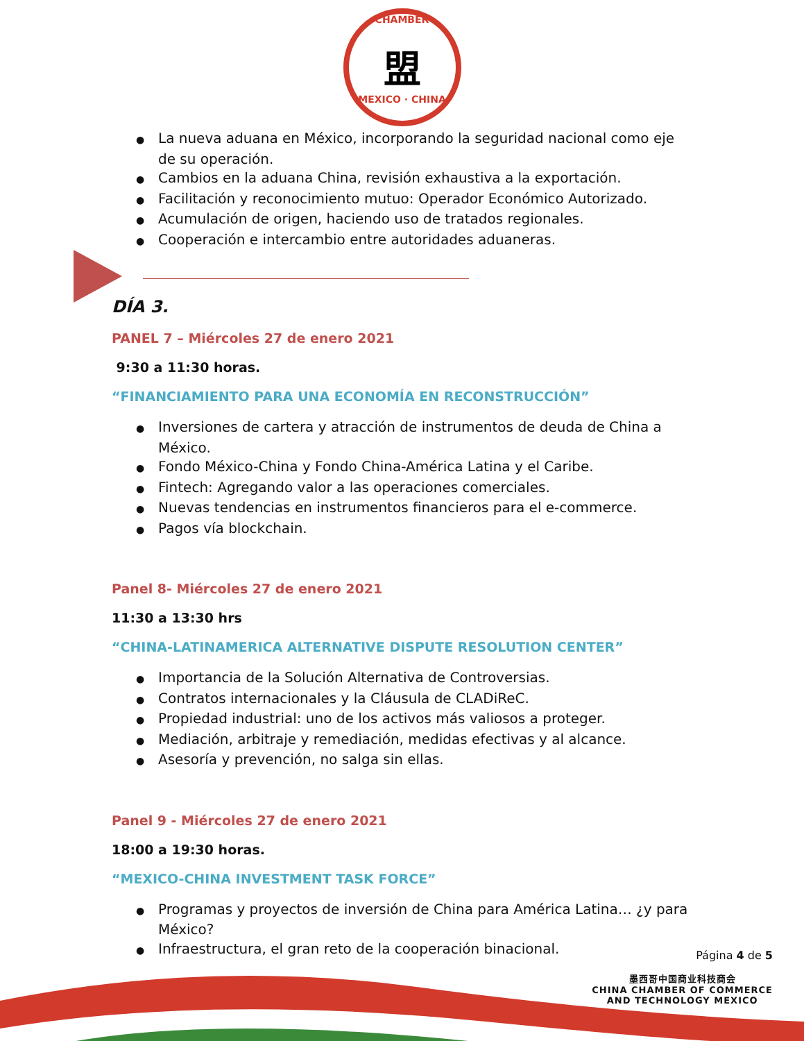CHAMBER
盟
MEXICO · CHINA
● La nueva aduana en México, incorporando la seguridad nacional como eje de su operación.
● Cambios en la aduana China, revisión exhaustiva a la exportación.
● Facilitación y reconocimiento mutuo: Operador Económico Autorizado.
● Acumulación de origen, haciendo uso de tratados regionales.
● Cooperación e intercambio entre autoridades aduaneras.
DÍA 3.
PANEL 7 – Miércoles 27 de enero 2021
9:30 a 11:30 horas.
“FINANCIAMIENTO PARA UNA ECONOMÍA EN RECONSTRUCCIÓN”
● Inversiones de cartera y atracción de instrumentos de deuda de China a México.
● Fondo México-China y Fondo China-América Latina y el Caribe.
● Fintech: Agregando valor a las operaciones comerciales.
● Nuevas tendencias en instrumentos financieros para el e-commerce.
● Pagos vía blockchain.
Panel 8- Miércoles 27 de enero 2021
11:30 a 13:30 hrs
“CHINA-LATINAMERICA ALTERNATIVE DISPUTE RESOLUTION CENTER”
● Importancia de la Solución Alternativa de Controversias.
● Contratos internacionales y la Cláusula de CLADiReC.
● Propiedad industrial: uno de los activos más valiosos a proteger.
● Mediación, arbitraje y remediación, medidas efectivas y al alcance.
● Asesoría y prevención, no salga sin ellas.
Panel 9 - Miércoles 27 de enero 2021
18:00 a 19:30 horas.
“MEXICO-CHINA INVESTMENT TASK FORCE”
● Programas y proyectos de inversión de China para América Latina… ¿y para México?
● Infraestructura, el gran reto de la cooperación binacional.
Página 4 de 5
墨西哥中国商业科技商会
CHINA CHAMBER OF COMMERCE
AND TECHNOLOGY MEXICO